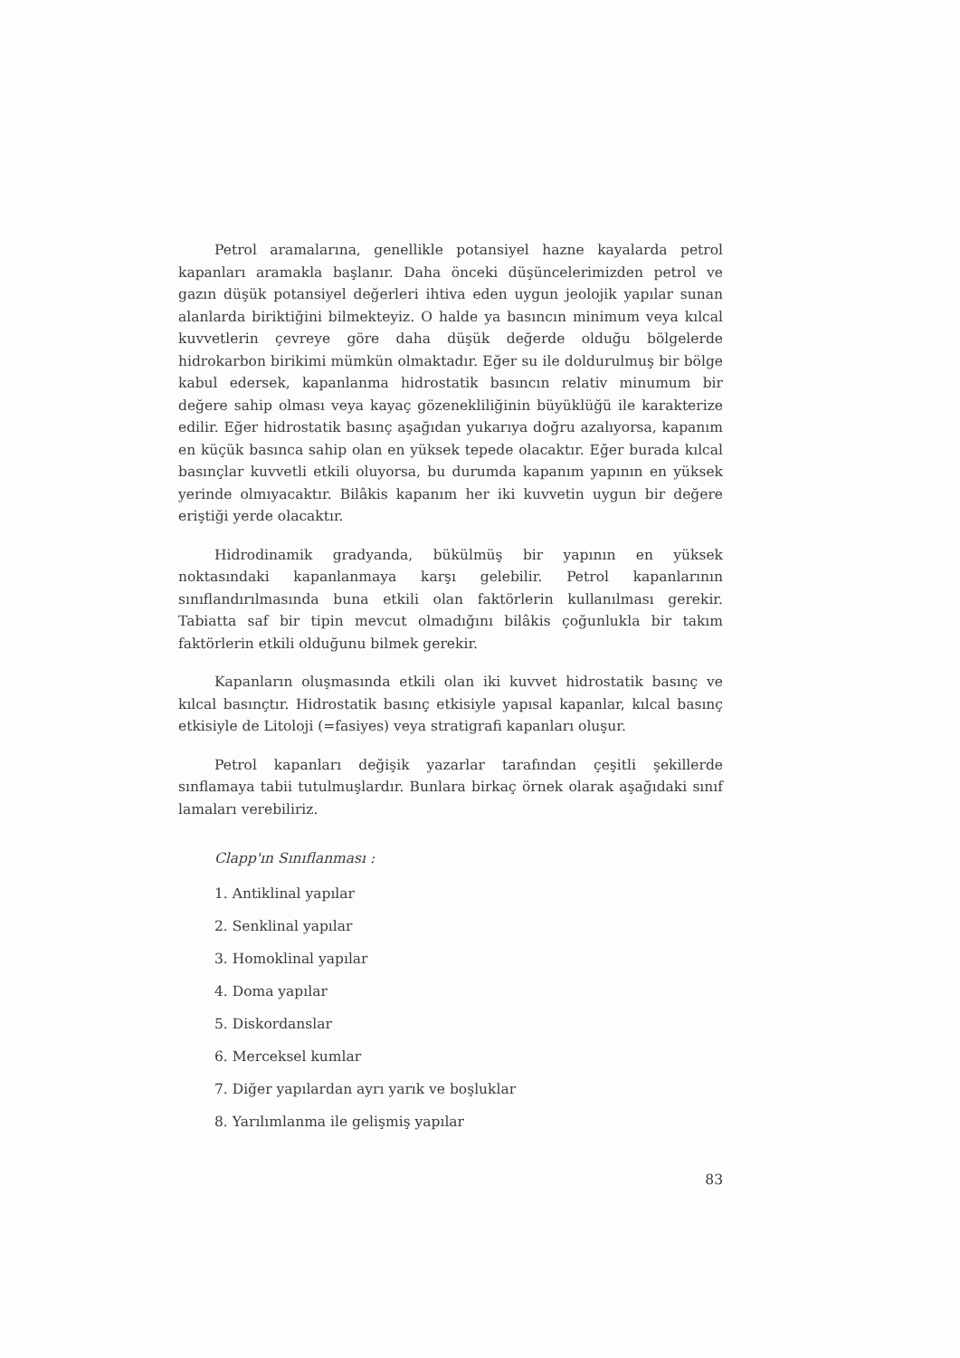Petrol aramalarına, genellikle potansiyel hazne kayalarda petrol kapanları aramakla başlanır. Daha önceki düşüncelerimizden petrol ve gazın düşük potansiyel değerleri ihtiva eden uygun jeolojik yapılar sunan alanlarda biriktiğini bilmekteyiz. O halde ya basıncın minimum veya kılcal kuvvetlerin çevreye göre daha düşük değerde olduğu bölgelerde hidrokarbon birikimi mümkün olmaktadır. Eğer su ile doldurulmuş bir bölge kabul edersek, kapanlanma hidrostatik basıncın relativ minumum bir değere sahip olması veya kayaç gözenekliliğinin büyüklüğü ile karakterize edilir. Eğer hidrostatik basınç aşağıdan yukarıya doğru azalıyorsa, kapanım en küçük basınca sahip olan en yüksek tepede olacaktır. Eğer burada kılcal basınçlar kuvvetli etkili oluyorsa, bu durumda kapanım yapının en yüksek yerinde olmıyacaktır. Bilâkis kapanım her iki kuvvetin uygun bir değere eriştiği yerde olacaktır.
Hidrodinamik gradyanda, bükülmüş bir yapının en yüksek noktasındaki kapanlanmaya karşı gelebilir. Petrol kapanlarının sınıflandırılmasında buna etkili olan faktörlerin kullanılması gerekir. Tabiatta saf bir tipin mevcut olmadığını bilâkis çoğunlukla bir takım faktörlerin etkili olduğunu bilmek gerekir.
Kapanların oluşmasında etkili olan iki kuvvet hidrostatik basınç ve kılcal basınçtır. Hidrostatik basınç etkisiyle yapısal kapanlar, kılcal basınç etkisiyle de Litoloji (=fasiyes) veya stratigrafi kapanları oluşur.
Petrol kapanları değişik yazarlar tarafından çeşitli şekillerde sınflamaya tabii tutulmuşlardır. Bunlara birkaç örnek olarak aşağıdaki sınıf lamaları verebiliriz.
Clapp'ın Sınıflanması :
1. Antiklinal yapılar
2. Senklinal yapılar
3. Homoklinal yapılar
4. Doma yapılar
5. Diskordanslar
6. Merceksel kumlar
7. Diğer yapılardan ayrı yarık ve boşluklar
8. Yarılımlanma ile gelişmiş yapılar
83